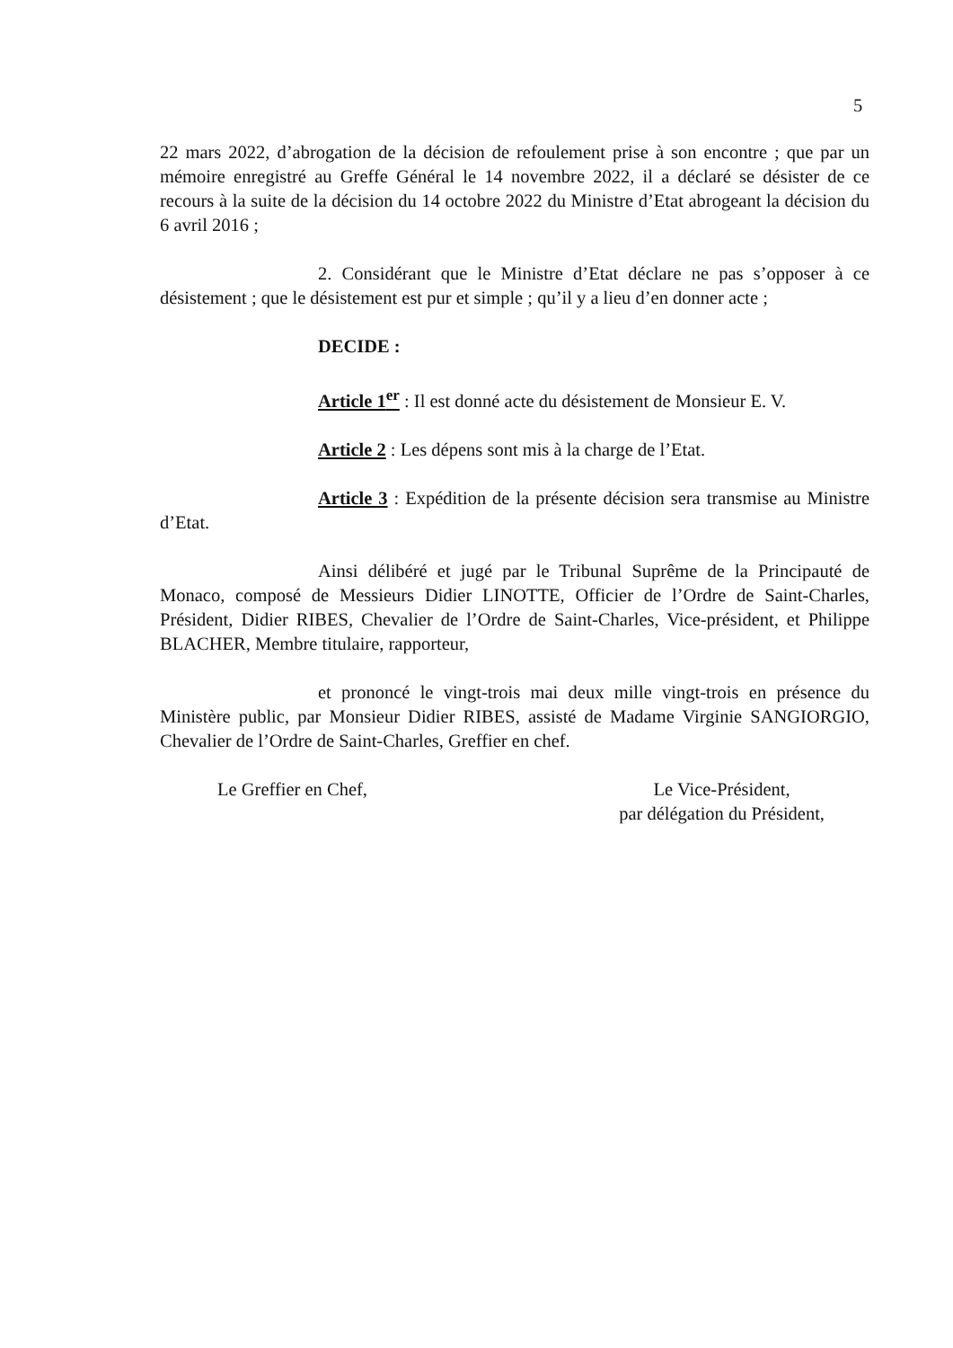5
22 mars 2022, d’abrogation de la décision de refoulement prise à son encontre ; que par un mémoire enregistré au Greffe Général le 14 novembre 2022, il a déclaré se désister de ce recours à la suite de la décision du 14 octobre 2022 du Ministre d’Etat abrogeant la décision du 6 avril 2016 ;
2. Considérant que le Ministre d’Etat déclare ne pas s’opposer à ce désistement ; que le désistement est pur et simple ; qu’il y a lieu d’en donner acte ;
DECIDE :
Article 1<sup>er</sup> : Il est donné acte du désistement de Monsieur E. V.
Article 2 : Les dépens sont mis à la charge de l’Etat.
Article 3 : Expédition de la présente décision sera transmise au Ministre d’Etat.
Ainsi délibéré et jugé par le Tribunal Suprême de la Principauté de Monaco, composé de Messieurs Didier LINOTTE, Officier de l’Ordre de Saint-Charles, Président, Didier RIBES, Chevalier de l’Ordre de Saint-Charles, Vice-président, et Philippe BLACHER, Membre titulaire, rapporteur,
et prononcé le vingt-trois mai deux mille vingt-trois en présence du Ministère public, par Monsieur Didier RIBES, assisté de Madame Virginie SANGIORGIO, Chevalier de l’Ordre de Saint-Charles, Greffier en chef.
Le Greffier en Chef, Le Vice-Président,
par délégation du Président,